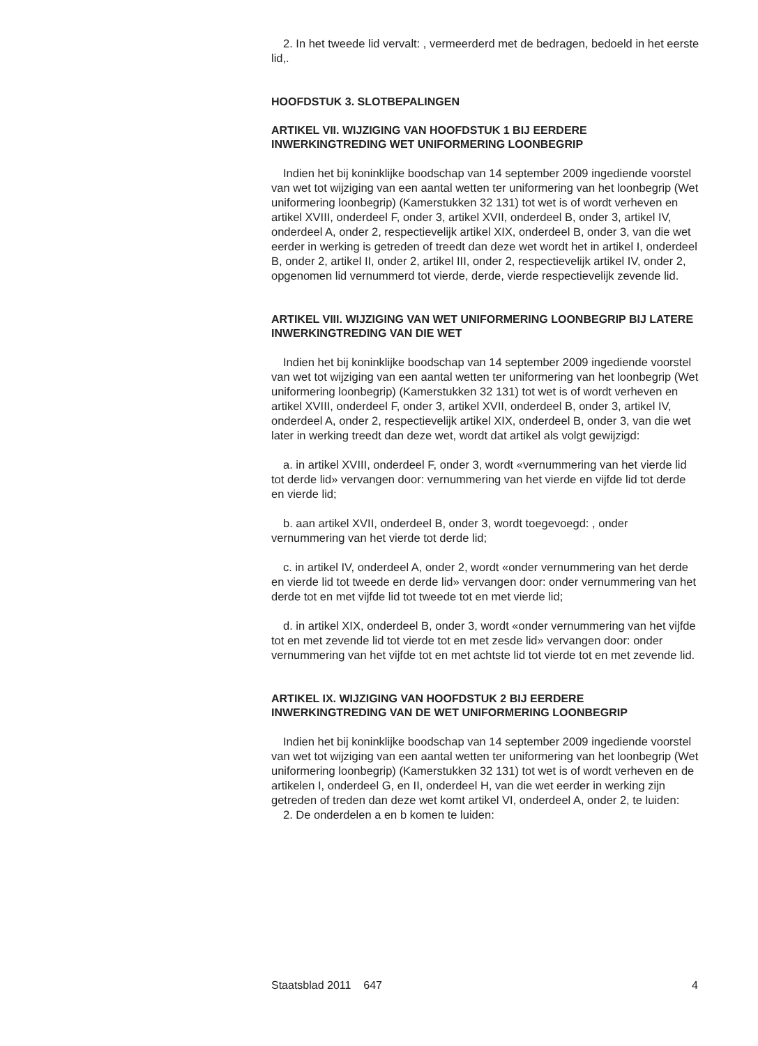2. In het tweede lid vervalt: , vermeerderd met de bedragen, bedoeld in het eerste lid,.
HOOFDSTUK 3. SLOTBEPALINGEN
ARTIKEL VII. WIJZIGING VAN HOOFDSTUK 1 BIJ EERDERE INWERKINGTREDING WET UNIFORMERING LOONBEGRIP
Indien het bij koninklijke boodschap van 14 september 2009 ingediende voorstel van wet tot wijziging van een aantal wetten ter uniformering van het loonbegrip (Wet uniformering loonbegrip) (Kamerstukken 32 131) tot wet is of wordt verheven en artikel XVIII, onderdeel F, onder 3, artikel XVII, onderdeel B, onder 3, artikel IV, onderdeel A, onder 2, respectievelijk artikel XIX, onderdeel B, onder 3, van die wet eerder in werking is getreden of treedt dan deze wet wordt het in artikel I, onderdeel B, onder 2, artikel II, onder 2, artikel III, onder 2, respectievelijk artikel IV, onder 2, opgenomen lid vernummerd tot vierde, derde, vierde respectievelijk zevende lid.
ARTIKEL VIII. WIJZIGING VAN WET UNIFORMERING LOONBEGRIP BIJ LATERE INWERKINGTREDING VAN DIE WET
Indien het bij koninklijke boodschap van 14 september 2009 ingediende voorstel van wet tot wijziging van een aantal wetten ter uniformering van het loonbegrip (Wet uniformering loonbegrip) (Kamerstukken 32 131) tot wet is of wordt verheven en artikel XVIII, onderdeel F, onder 3, artikel XVII, onderdeel B, onder 3, artikel IV, onderdeel A, onder 2, respectievelijk artikel XIX, onderdeel B, onder 3, van die wet later in werking treedt dan deze wet, wordt dat artikel als volgt gewijzigd:
a. in artikel XVIII, onderdeel F, onder 3, wordt «vernummering van het vierde lid tot derde lid» vervangen door: vernummering van het vierde en vijfde lid tot derde en vierde lid;
b. aan artikel XVII, onderdeel B, onder 3, wordt toegevoegd: , onder vernummering van het vierde tot derde lid;
c. in artikel IV, onderdeel A, onder 2, wordt «onder vernummering van het derde en vierde lid tot tweede en derde lid» vervangen door: onder vernummering van het derde tot en met vijfde lid tot tweede tot en met vierde lid;
d. in artikel XIX, onderdeel B, onder 3, wordt «onder vernummering van het vijfde tot en met zevende lid tot vierde tot en met zesde lid» vervangen door: onder vernummering van het vijfde tot en met achtste lid tot vierde tot en met zevende lid.
ARTIKEL IX. WIJZIGING VAN HOOFDSTUK 2 BIJ EERDERE INWERKINGTREDING VAN DE WET UNIFORMERING LOONBEGRIP
Indien het bij koninklijke boodschap van 14 september 2009 ingediende voorstel van wet tot wijziging van een aantal wetten ter uniformering van het loonbegrip (Wet uniformering loonbegrip) (Kamerstukken 32 131) tot wet is of wordt verheven en de artikelen I, onderdeel G, en II, onderdeel H, van die wet eerder in werking zijn getreden of treden dan deze wet komt artikel VI, onderdeel A, onder 2, te luiden:
2. De onderdelen a en b komen te luiden:
Staatsblad 2011 647 4